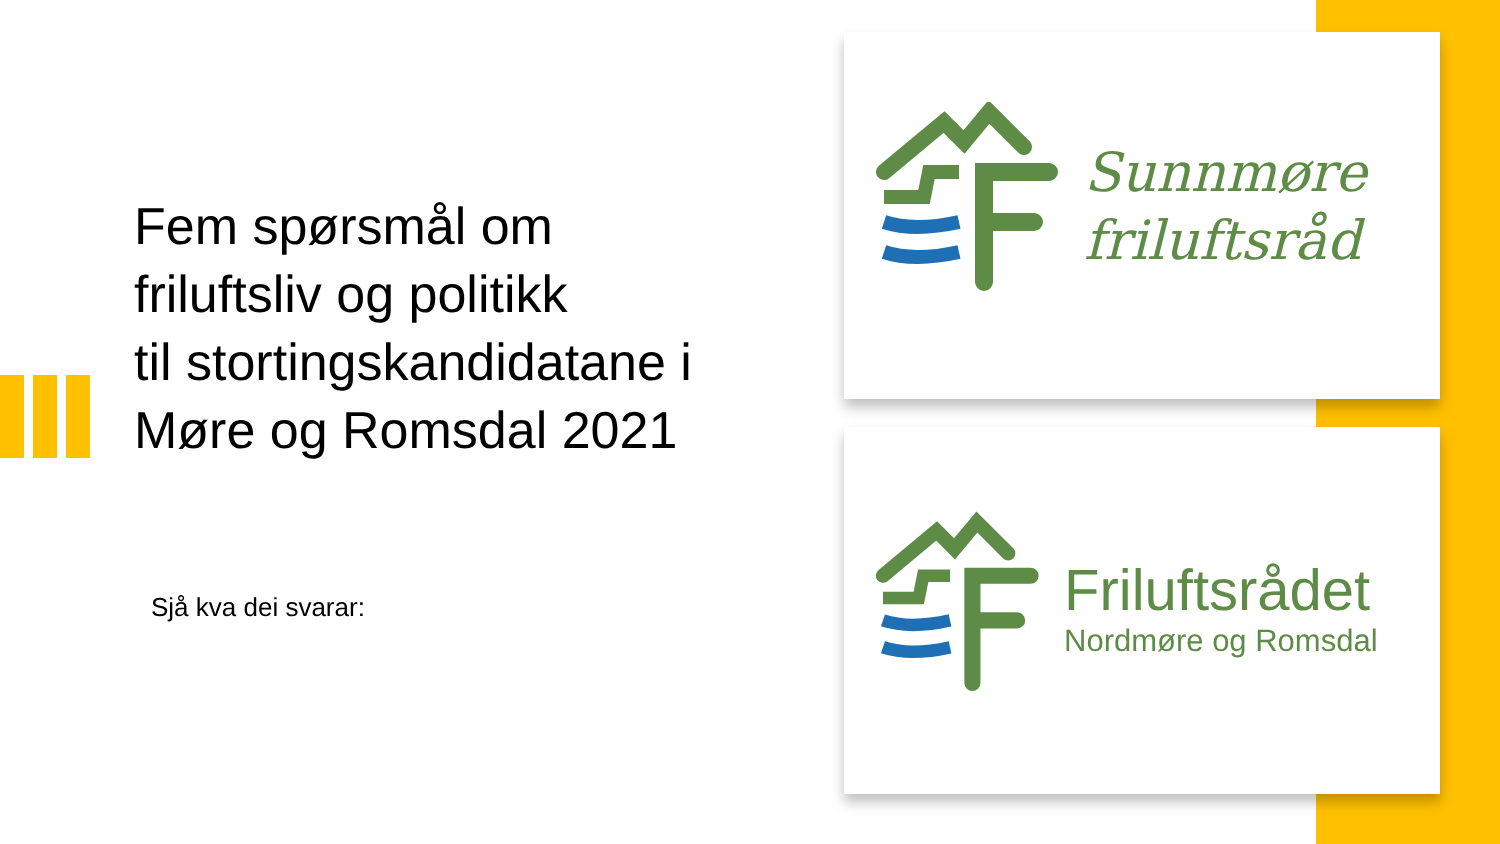Fem spørsmål om
friluftsliv og politikk
til stortingskandidatane i
Møre og Romsdal 2021
Sjå kva dei svarar:
Sunnmøre
frilufts­råd
Friluftsrådet
Nordmøre og Romsdal